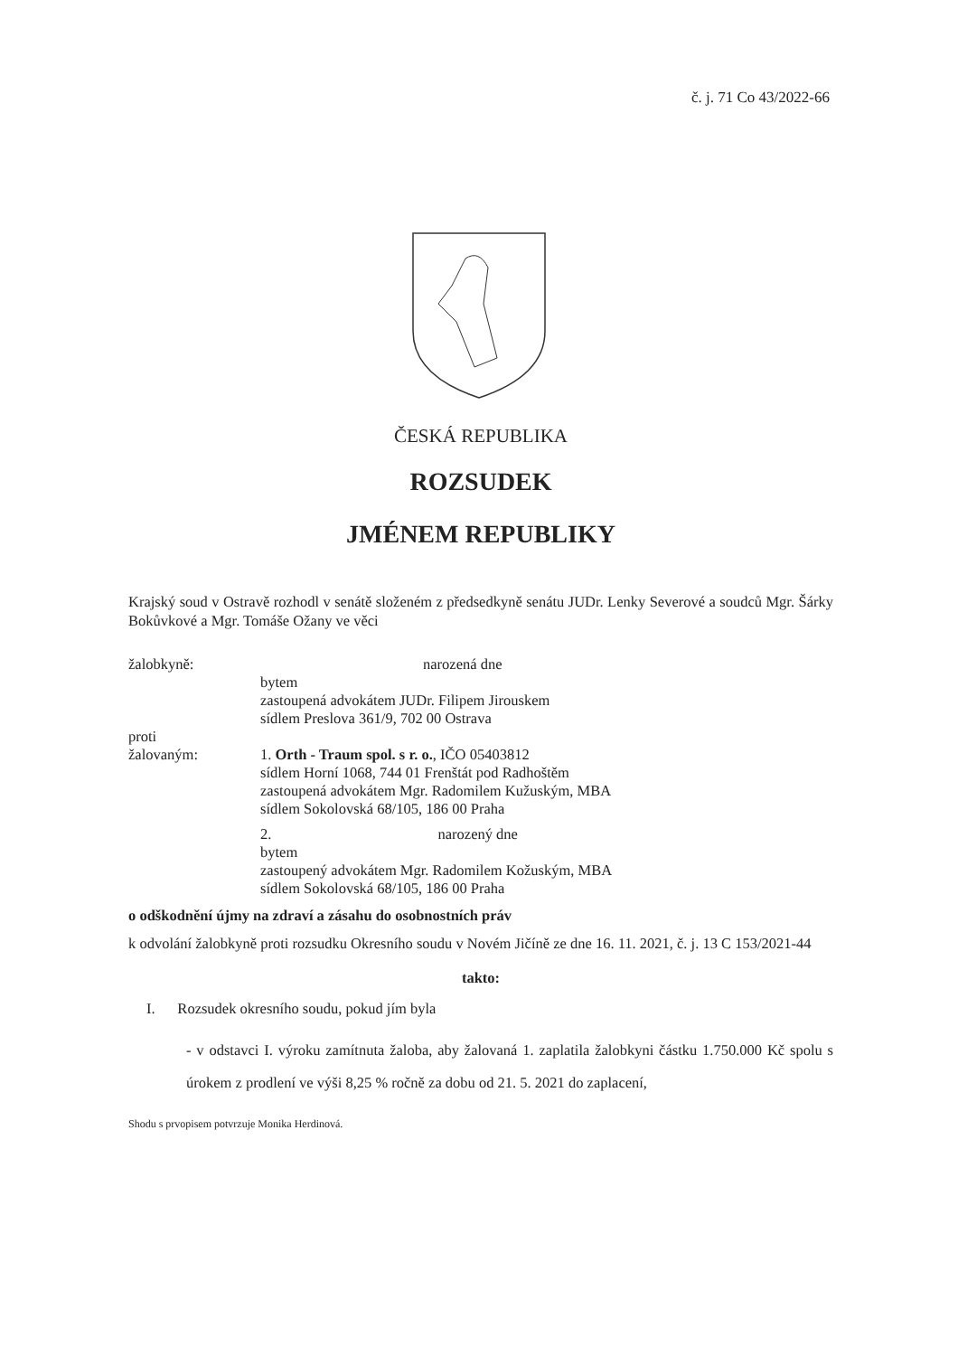č. j. 71 Co 43/2022-66
ČESKÁ REPUBLIKA
ROZSUDEK
JMÉNEM REPUBLIKY
Krajský soud v Ostravě rozhodl v senátě složeném z předsedkyně senátu JUDr. Lenky Severové a soudců Mgr. Šárky Bokůvkové a Mgr. Tomáše Ožany ve věci
žalobkyně: narozená dne
bytem
zastoupená advokátem JUDr. Filipem Jirouskem
sídlem Preslova 361/9, 702 00 Ostrava
proti
žalovaným:
1. Orth - Traum spol. s r. o., IČO 05403812
sídlem Horní 1068, 744 01 Frenštát pod Radhoštěm
zastoupená advokátem Mgr. Radomilem Kužuským, MBA
sídlem Sokolovská 68/105, 186 00 Praha
2. narozený dne
bytem
zastoupený advokátem Mgr. Radomilem Kožuským, MBA
sídlem Sokolovská 68/105, 186 00 Praha
o odškodnění újmy na zdraví a zásahu do osobnostních práv
k odvolání žalobkyně proti rozsudku Okresního soudu v Novém Jičíně ze dne 16. 11. 2021, č. j. 13 C 153/2021-44
takto:
I. Rozsudek okresního soudu, pokud jím byla
- v odstavci I. výroku zamítnuta žaloba, aby žalovaná 1. zaplatila žalobkyni částku 1.750.000 Kč spolu s úrokem z prodlení ve výši 8,25 % ročně za dobu od 21. 5. 2021 do zaplacení,
Shodu s prvopisem potvrzuje Monika Herdinová.